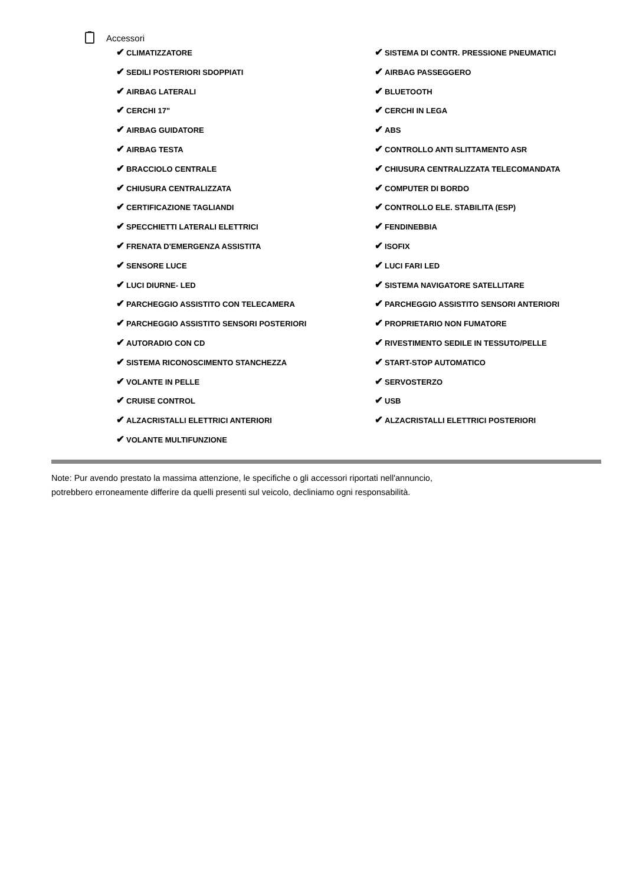Accessori
✔ CLIMATIZZATORE
✔ SISTEMA DI CONTR. PRESSIONE PNEUMATICI
✔ SEDILI POSTERIORI SDOPPIATI
✔ AIRBAG PASSEGGERO
✔ AIRBAG LATERALI
✔ BLUETOOTH
✔ CERCHI 17"
✔ CERCHI IN LEGA
✔ AIRBAG GUIDATORE
✔ ABS
✔ AIRBAG TESTA
✔ CONTROLLO ANTI SLITTAMENTO ASR
✔ BRACCIOLO CENTRALE
✔ CHIUSURA CENTRALIZZATA TELECOMANDATA
✔ CHIUSURA CENTRALIZZATA
✔ COMPUTER DI BORDO
✔ CERTIFICAZIONE TAGLIANDI
✔ CONTROLLO ELE. STABILITA (ESP)
✔ SPECCHIETTI LATERALI ELETTRICI
✔ FENDINEBBIA
✔ FRENATA D'EMERGENZA ASSISTITA
✔ ISOFIX
✔ SENSORE LUCE
✔ LUCI FARI LED
✔ LUCI DIURNE- LED
✔ SISTEMA NAVIGATORE SATELLITARE
✔ PARCHEGGIO ASSISTITO CON TELECAMERA
✔ PARCHEGGIO ASSISTITO SENSORI ANTERIORI
✔ PARCHEGGIO ASSISTITO SENSORI POSTERIORI
✔ PROPRIETARIO NON FUMATORE
✔ AUTORADIO CON CD
✔ RIVESTIMENTO SEDILE IN TESSUTO/PELLE
✔ SISTEMA RICONOSCIMENTO STANCHEZZA
✔ START-STOP AUTOMATICO
✔ VOLANTE IN PELLE
✔ SERVOSTERZO
✔ CRUISE CONTROL
✔ USB
✔ ALZACRISTALLI ELETTRICI ANTERIORI
✔ ALZACRISTALLI ELETTRICI POSTERIORI
✔ VOLANTE MULTIFUNZIONE
Note: Pur avendo prestato la massima attenzione, le specifiche o gli accessori riportati nell'annuncio,
potrebbero erroneamente differire da quelli presenti sul veicolo, decliniamo ogni responsabilità.